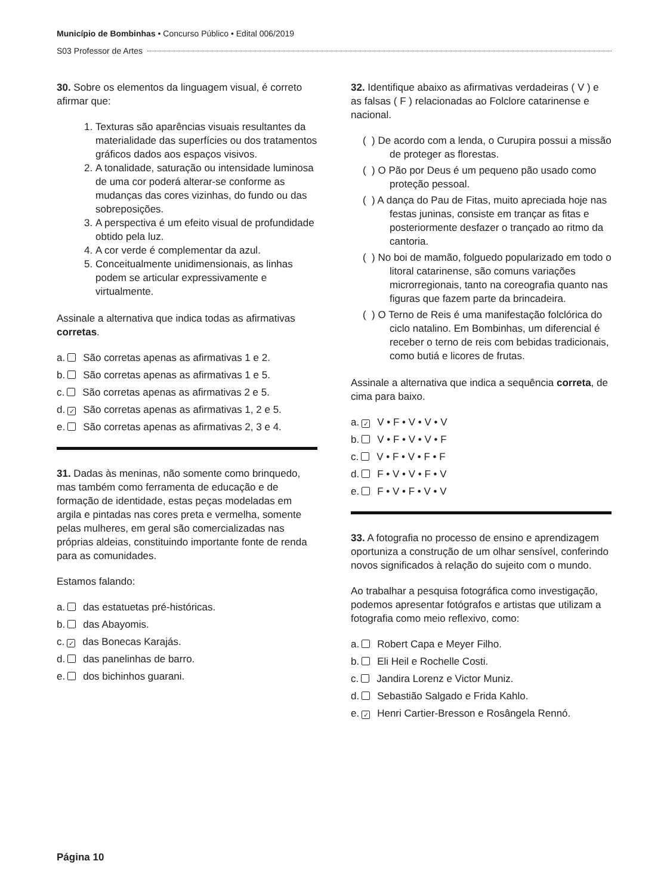Município de Bombinhas • Concurso Público • Edital 006/2019
S03 Professor de Artes
30. Sobre os elementos da linguagem visual, é correto afirmar que:
1. Texturas são aparências visuais resultantes da materialidade das superfícies ou dos tratamentos gráficos dados aos espaços visivos.
2. A tonalidade, saturação ou intensidade luminosa de uma cor poderá alterar-se conforme as mudanças das cores vizinhas, do fundo ou das sobreposições.
3. A perspectiva é um efeito visual de profundidade obtido pela luz.
4. A cor verde é complementar da azul.
5. Conceitualmente unidimensionais, as linhas podem se articular expressivamente e virtualmente.
Assinale a alternativa que indica todas as afirmativas corretas.
a. São corretas apenas as afirmativas 1 e 2.
b. São corretas apenas as afirmativas 1 e 5.
c. São corretas apenas as afirmativas 2 e 5.
d. ✓ São corretas apenas as afirmativas 1, 2 e 5.
e. São corretas apenas as afirmativas 2, 3 e 4.
31. Dadas às meninas, não somente como brinquedo, mas também como ferramenta de educação e de formação de identidade, estas peças modeladas em argila e pintadas nas cores preta e vermelha, somente pelas mulheres, em geral são comercializadas nas próprias aldeias, constituindo importante fonte de renda para as comunidades.
Estamos falando:
a. das estatuetas pré-históricas.
b. das Abayomis.
c. ✓ das Bonecas Karajás.
d. das panelinhas de barro.
e. dos bichinhos guarani.
32. Identifique abaixo as afirmativas verdadeiras ( V ) e as falsas ( F ) relacionadas ao Folclore catarinense e nacional.
( ) De acordo com a lenda, o Curupira possui a missão de proteger as florestas.
( ) O Pão por Deus é um pequeno pão usado como proteção pessoal.
( ) A dança do Pau de Fitas, muito apreciada hoje nas festas juninas, consiste em trançar as fitas e posteriormente desfazer o trançado ao ritmo da cantoria.
( ) No boi de mamão, folguedo popularizado em todo o litoral catarinense, são comuns variações microrregionais, tanto na coreografia quanto nas figuras que fazem parte da brincadeira.
( ) O Terno de Reis é uma manifestação folclórica do ciclo natalino. Em Bombinhas, um diferencial é receber o terno de reis com bebidas tradicionais, como butiá e licores de frutas.
Assinale a alternativa que indica a sequência correta, de cima para baixo.
a. ✓ V • F • V • V • V
b. V • F • V • V • F
c. V • F • V • F • F
d. F • V • V • F • V
e. F • V • F • V • V
33. A fotografia no processo de ensino e aprendizagem oportuniza a construção de um olhar sensível, conferindo novos significados à relação do sujeito com o mundo.
Ao trabalhar a pesquisa fotográfica como investigação, podemos apresentar fotógrafos e artistas que utilizam a fotografia como meio reflexivo, como:
a. Robert Capa e Meyer Filho.
b. Eli Heil e Rochelle Costi.
c. Jandira Lorenz e Victor Muniz.
d. Sebastião Salgado e Frida Kahlo.
e. ✓ Henri Cartier-Bresson e Rosângela Rennó.
Página 10